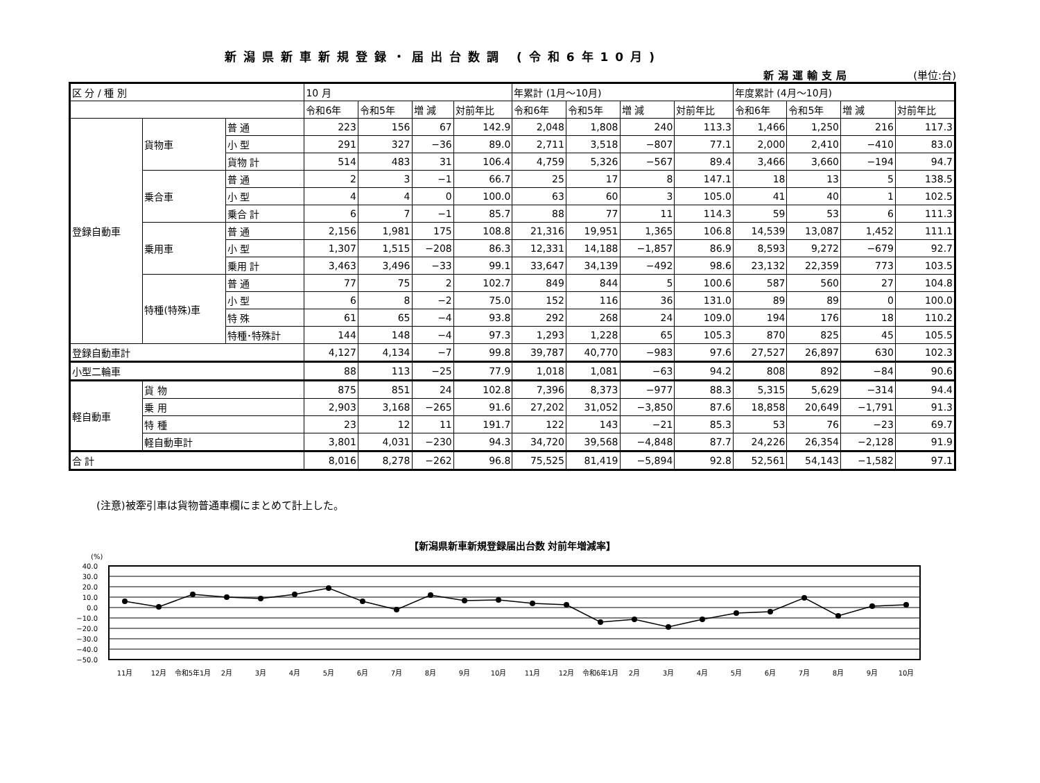新潟県新車新規登録・届出台数調 (令和6年10月)
新潟運輸支局 (単位:台)
| 区 分 / 種 別 | | | 10 月 | | | | 年累計 (1月～10月) | | | | 年度累計 (4月～10月) | | | |
| --- | --- | --- | --- | --- | --- | --- | --- | --- | --- | --- | --- | --- | --- | --- |
| | | | 令和6年 | 令和5年 | 増 減 | 対前年比 | 令和6年 | 令和5年 | 増 減 | 対前年比 | 令和6年 | 令和5年 | 増 減 | 対前年比 |
| 登録自動車 | 貨物車 | 普 通 | 223 | 156 | 67 | 142.9 | 2,048 | 1,808 | 240 | 113.3 | 1,466 | 1,250 | 216 | 117.3 |
| | | 小 型 | 291 | 327 | −36 | 89.0 | 2,711 | 3,518 | −807 | 77.1 | 2,000 | 2,410 | −410 | 83.0 |
| | | 貨物 計 | 514 | 483 | 31 | 106.4 | 4,759 | 5,326 | −567 | 89.4 | 3,466 | 3,660 | −194 | 94.7 |
| | 乗合車 | 普 通 | 2 | 3 | −1 | 66.7 | 25 | 17 | 8 | 147.1 | 18 | 13 | 5 | 138.5 |
| | | 小 型 | 4 | 4 | 0 | 100.0 | 63 | 60 | 3 | 105.0 | 41 | 40 | 1 | 102.5 |
| | | 乗合 計 | 6 | 7 | −1 | 85.7 | 88 | 77 | 11 | 114.3 | 59 | 53 | 6 | 111.3 |
| | 乗用車 | 普 通 | 2,156 | 1,981 | 175 | 108.8 | 21,316 | 19,951 | 1,365 | 106.8 | 14,539 | 13,087 | 1,452 | 111.1 |
| | | 小 型 | 1,307 | 1,515 | −208 | 86.3 | 12,331 | 14,188 | −1,857 | 86.9 | 8,593 | 9,272 | −679 | 92.7 |
| | | 乗用 計 | 3,463 | 3,496 | −33 | 99.1 | 33,647 | 34,139 | −492 | 98.6 | 23,132 | 22,359 | 773 | 103.5 |
| | 特種(特殊)車 | 普 通 | 77 | 75 | 2 | 102.7 | 849 | 844 | 5 | 100.6 | 587 | 560 | 27 | 104.8 |
| | | 小 型 | 6 | 8 | −2 | 75.0 | 152 | 116 | 36 | 131.0 | 89 | 89 | 0 | 100.0 |
| | | 特 殊 | 61 | 65 | −4 | 93.8 | 292 | 268 | 24 | 109.0 | 194 | 176 | 18 | 110.2 |
| | | 特種･特殊計 | 144 | 148 | −4 | 97.3 | 1,293 | 1,228 | 65 | 105.3 | 870 | 825 | 45 | 105.5 |
| 登録自動車計 | | | 4,127 | 4,134 | −7 | 99.8 | 39,787 | 40,770 | −983 | 97.6 | 27,527 | 26,897 | 630 | 102.3 |
| 小型二輪車 | | | 88 | 113 | −25 | 77.9 | 1,018 | 1,081 | −63 | 94.2 | 808 | 892 | −84 | 90.6 |
| 軽自動車 | 貨 物 | | 875 | 851 | 24 | 102.8 | 7,396 | 8,373 | −977 | 88.3 | 5,315 | 5,629 | −314 | 94.4 |
| | 乗 用 | | 2,903 | 3,168 | −265 | 91.6 | 27,202 | 31,052 | −3,850 | 87.6 | 18,858 | 20,649 | −1,791 | 91.3 |
| | 特 種 | | 23 | 12 | 11 | 191.7 | 122 | 143 | −21 | 85.3 | 53 | 76 | −23 | 69.7 |
| | 軽自動車計 | | 3,801 | 4,031 | −230 | 94.3 | 34,720 | 39,568 | −4,848 | 87.7 | 24,226 | 26,354 | −2,128 | 91.9 |
| 合 計 | | | 8,016 | 8,278 | −262 | 96.8 | 75,525 | 81,419 | −5,894 | 92.8 | 52,561 | 54,143 | −1,582 | 97.1 |
(注意)被牽引車は貨物普通車欄にまとめて計上した。
【新潟県新車新規登録届出台数 対前年増減率】
(%)
40.0
30.0
20.0
10.0
0.0
−10.0
−20.0
−30.0
−40.0
−50.0
11月
12月
令和5年1月
2月
3月
4月
5月
6月
7月
8月
9月
10月
11月
12月
令和6年1月
2月
3月
4月
5月
6月
7月
8月
9月
10月